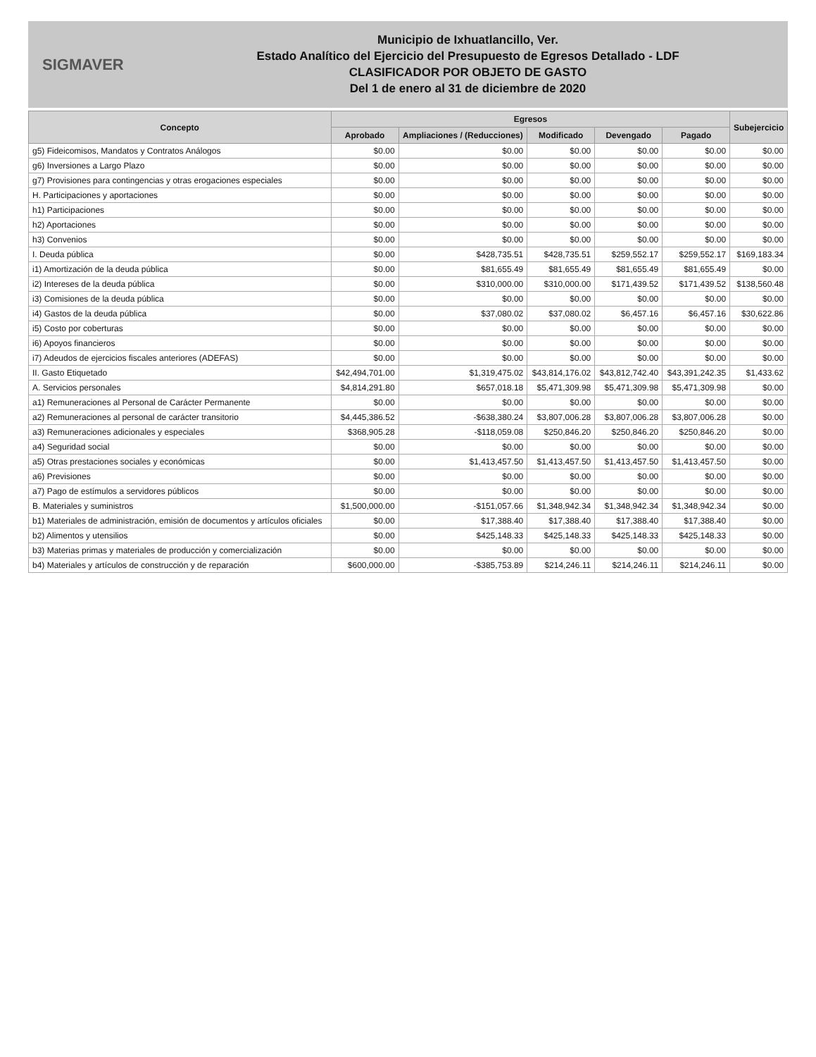SIGMAVER
Municipio de Ixhuatlancillo, Ver.
Estado Analítico del Ejercicio del Presupuesto de Egresos Detallado - LDF
CLASIFICADOR POR OBJETO DE GASTO
Del 1 de enero al 31 de diciembre de 2020
| Concepto | Egresos | | | | | Subejercicio |
| --- | --- | --- | --- | --- | --- | --- |
| | Aprobado | Ampliaciones / (Reducciones) | Modificado | Devengado | Pagado | |
| g5) Fideicomisos, Mandatos y Contratos Análogos | $0.00 | $0.00 | $0.00 | $0.00 | $0.00 | $0.00 |
| g6) Inversiones a Largo Plazo | $0.00 | $0.00 | $0.00 | $0.00 | $0.00 | $0.00 |
| g7) Provisiones para contingencias y otras erogaciones especiales | $0.00 | $0.00 | $0.00 | $0.00 | $0.00 | $0.00 |
| H. Participaciones y aportaciones | $0.00 | $0.00 | $0.00 | $0.00 | $0.00 | $0.00 |
| h1) Participaciones | $0.00 | $0.00 | $0.00 | $0.00 | $0.00 | $0.00 |
| h2) Aportaciones | $0.00 | $0.00 | $0.00 | $0.00 | $0.00 | $0.00 |
| h3) Convenios | $0.00 | $0.00 | $0.00 | $0.00 | $0.00 | $0.00 |
| I. Deuda pública | $0.00 | $428,735.51 | $428,735.51 | $259,552.17 | $259,552.17 | $169,183.34 |
| i1) Amortización de la deuda pública | $0.00 | $81,655.49 | $81,655.49 | $81,655.49 | $81,655.49 | $0.00 |
| i2) Intereses de la deuda pública | $0.00 | $310,000.00 | $310,000.00 | $171,439.52 | $171,439.52 | $138,560.48 |
| i3) Comisiones de la deuda pública | $0.00 | $0.00 | $0.00 | $0.00 | $0.00 | $0.00 |
| i4) Gastos de la deuda pública | $0.00 | $37,080.02 | $37,080.02 | $6,457.16 | $6,457.16 | $30,622.86 |
| i5) Costo por coberturas | $0.00 | $0.00 | $0.00 | $0.00 | $0.00 | $0.00 |
| i6) Apoyos financieros | $0.00 | $0.00 | $0.00 | $0.00 | $0.00 | $0.00 |
| i7) Adeudos de ejercicios fiscales anteriores (ADEFAS) | $0.00 | $0.00 | $0.00 | $0.00 | $0.00 | $0.00 |
| II. Gasto Etiquetado | $42,494,701.00 | $1,319,475.02 | $43,814,176.02 | $43,812,742.40 | $43,391,242.35 | $1,433.62 |
| A. Servicios personales | $4,814,291.80 | $657,018.18 | $5,471,309.98 | $5,471,309.98 | $5,471,309.98 | $0.00 |
| a1) Remuneraciones al Personal de Carácter Permanente | $0.00 | $0.00 | $0.00 | $0.00 | $0.00 | $0.00 |
| a2) Remuneraciones al personal de carácter transitorio | $4,445,386.52 | -$638,380.24 | $3,807,006.28 | $3,807,006.28 | $3,807,006.28 | $0.00 |
| a3) Remuneraciones adicionales y especiales | $368,905.28 | -$118,059.08 | $250,846.20 | $250,846.20 | $250,846.20 | $0.00 |
| a4) Seguridad social | $0.00 | $0.00 | $0.00 | $0.00 | $0.00 | $0.00 |
| a5) Otras prestaciones sociales y económicas | $0.00 | $1,413,457.50 | $1,413,457.50 | $1,413,457.50 | $1,413,457.50 | $0.00 |
| a6) Previsiones | $0.00 | $0.00 | $0.00 | $0.00 | $0.00 | $0.00 |
| a7) Pago de estímulos a servidores públicos | $0.00 | $0.00 | $0.00 | $0.00 | $0.00 | $0.00 |
| B. Materiales y suministros | $1,500,000.00 | -$151,057.66 | $1,348,942.34 | $1,348,942.34 | $1,348,942.34 | $0.00 |
| b1) Materiales de administración, emisión de documentos y artículos oficiales | $0.00 | $17,388.40 | $17,388.40 | $17,388.40 | $17,388.40 | $0.00 |
| b2) Alimentos y utensilios | $0.00 | $425,148.33 | $425,148.33 | $425,148.33 | $425,148.33 | $0.00 |
| b3) Materias primas y materiales de producción y comercialización | $0.00 | $0.00 | $0.00 | $0.00 | $0.00 | $0.00 |
| b4) Materiales y artículos de construcción y de reparación | $600,000.00 | -$385,753.89 | $214,246.11 | $214,246.11 | $214,246.11 | $0.00 |